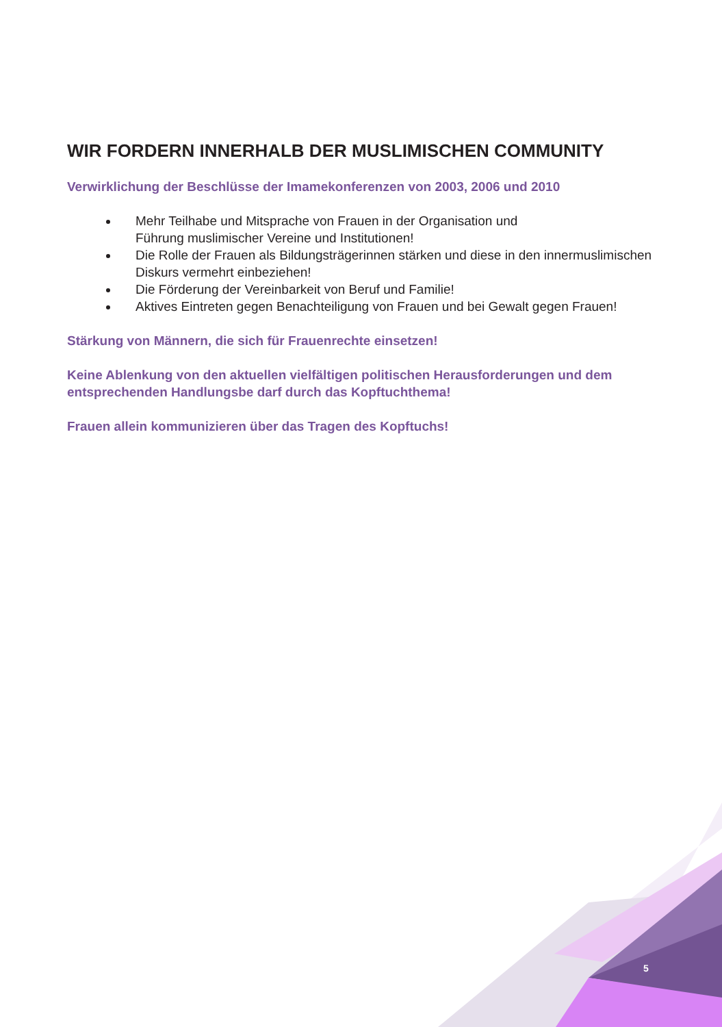WIR FORDERN INNERHALB DER MUSLIMISCHEN COMMUNITY
Verwirklichung der Beschlüsse der Imamekonferenzen von 2003, 2006 und 2010
Mehr Teilhabe und Mitsprache von Frauen in der Organisation und
Führung muslimischer Vereine und Institutionen!
Die Rolle der Frauen als Bildungsträgerinnen stärken und diese in den innermuslimischen Diskurs vermehrt einbeziehen!
Die Förderung der Vereinbarkeit von Beruf und Familie!
Aktives Eintreten gegen Benachteiligung von Frauen und bei Gewalt gegen Frauen!
Stärkung von Männern, die sich für Frauenrechte einsetzen!
Keine Ablenkung von den aktuellen vielfältigen politischen Herausforderungen und dem entsprechenden Handlungsbe darf durch das Kopftuchthema!
Frauen allein kommunizieren über das Tragen des Kopftuchs!
5